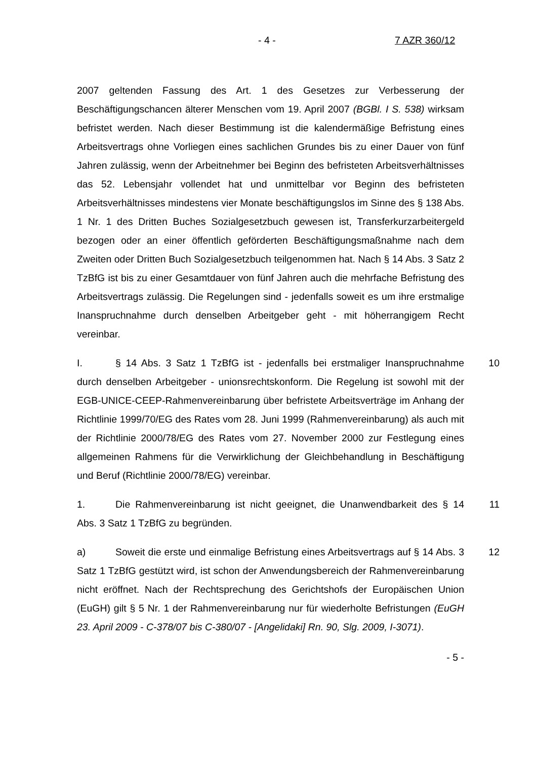- 4 - 7 AZR 360/12
2007 geltenden Fassung des Art. 1 des Gesetzes zur Verbesserung der Beschäftigungschancen älterer Menschen vom 19. April 2007 (BGBl. I S. 538) wirksam befristet werden. Nach dieser Bestimmung ist die kalendermäßige Befristung eines Arbeitsvertrags ohne Vorliegen eines sachlichen Grundes bis zu einer Dauer von fünf Jahren zulässig, wenn der Arbeitnehmer bei Beginn des befristeten Arbeitsverhältnisses das 52. Lebensjahr vollendet hat und unmittelbar vor Beginn des befristeten Arbeitsverhältnisses mindestens vier Monate beschäftigungslos im Sinne des § 138 Abs. 1 Nr. 1 des Dritten Buches Sozialgesetzbuch gewesen ist, Transferkurzarbeitergeld bezogen oder an einer öffentlich geförderten Beschäftigungsmaßnahme nach dem Zweiten oder Dritten Buch Sozialgesetzbuch teilgenommen hat. Nach § 14 Abs. 3 Satz 2 TzBfG ist bis zu einer Gesamtdauer von fünf Jahren auch die mehrfache Befristung des Arbeitsvertrags zulässig. Die Regelungen sind - jedenfalls soweit es um ihre erstmalige Inanspruchnahme durch denselben Arbeitgeber geht - mit höherrangigem Recht vereinbar.
I. § 14 Abs. 3 Satz 1 TzBfG ist - jedenfalls bei erstmaliger Inanspruchnahme durch denselben Arbeitgeber - unionsrechtskonform. Die Regelung ist sowohl mit der EGB-UNICE-CEEP-Rahmenvereinbarung über befristete Arbeitsverträge im Anhang der Richtlinie 1999/70/EG des Rates vom 28. Juni 1999 (Rahmenvereinbarung) als auch mit der Richtlinie 2000/78/EG des Rates vom 27. November 2000 zur Festlegung eines allgemeinen Rahmens für die Verwirklichung der Gleichbehandlung in Beschäftigung und Beruf (Richtlinie 2000/78/EG) vereinbar.
10
1. Die Rahmenvereinbarung ist nicht geeignet, die Unanwendbarkeit des § 14 Abs. 3 Satz 1 TzBfG zu begründen.
11
a) Soweit die erste und einmalige Befristung eines Arbeitsvertrags auf § 14 Abs. 3 Satz 1 TzBfG gestützt wird, ist schon der Anwendungsbereich der Rahmenvereinbarung nicht eröffnet. Nach der Rechtsprechung des Gerichtshofs der Europäischen Union (EuGH) gilt § 5 Nr. 1 der Rahmenvereinbarung nur für wiederholte Befristungen (EuGH 23. April 2009 - C-378/07 bis C-380/07 - [Angelidaki] Rn. 90, Slg. 2009, I-3071).
12
- 5 -